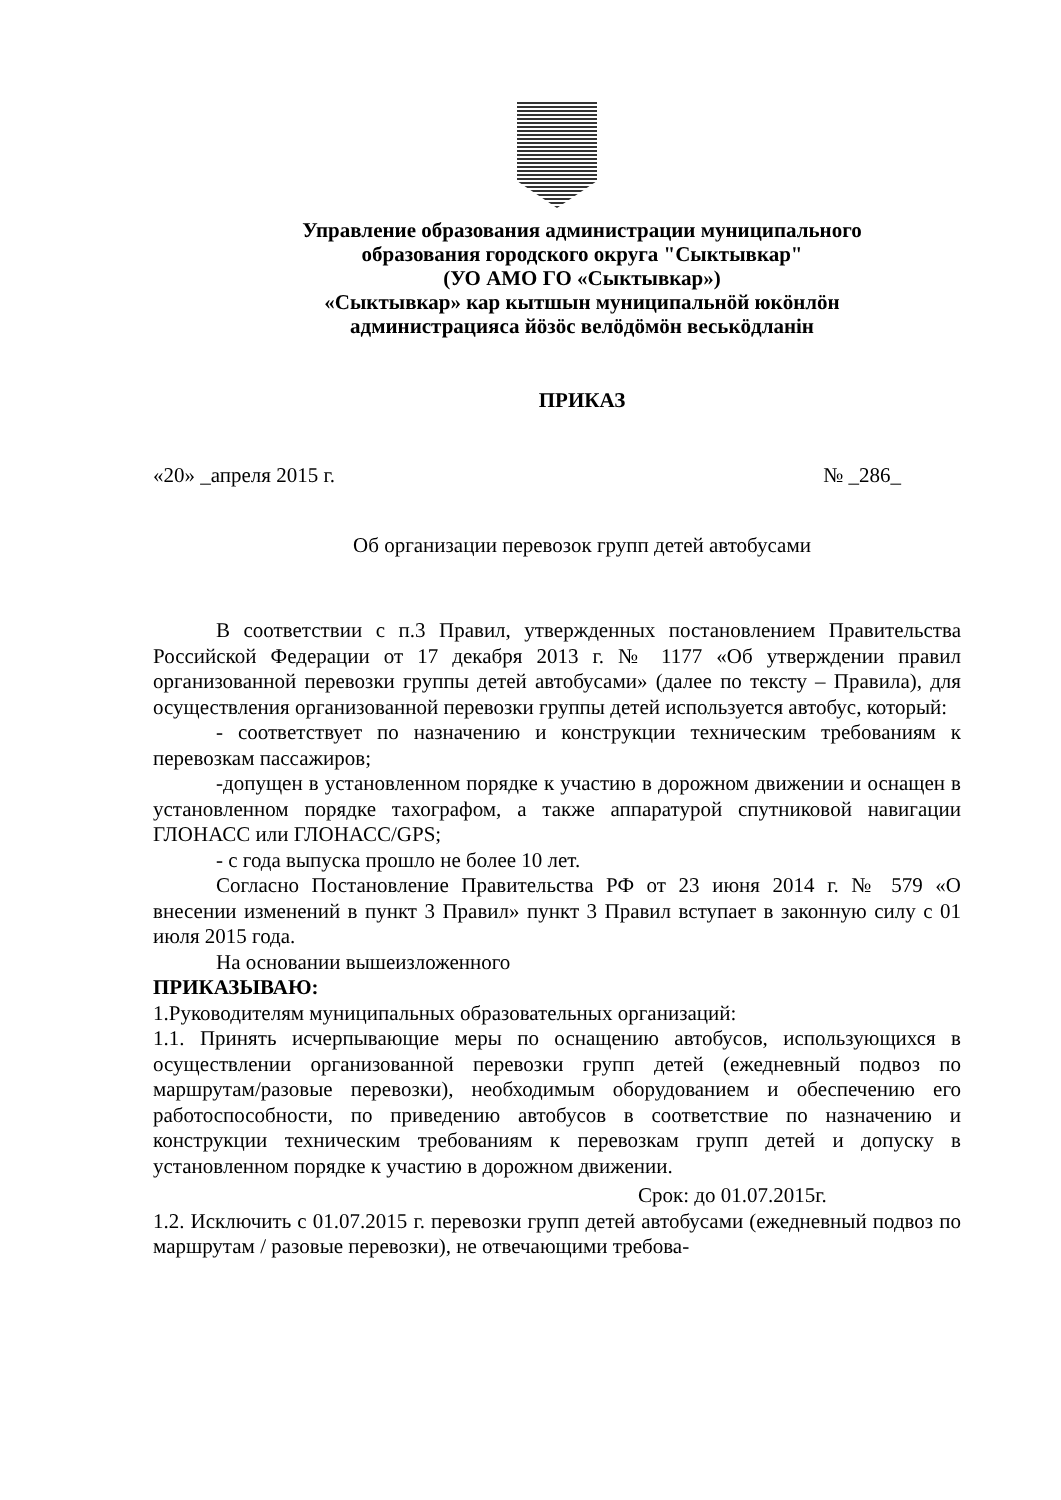Управление образования администрации муниципального
образования городского округа "Сыктывкар"
(УО АМО ГО «Сыктывкар»)
«Сыктывкар» кар кытшын муниципальнӧй юкӧнлӧн
администрацияса йӧзӧс велӧдӧмӧн веськӧдланiн
ПРИКАЗ
«20» _апреля 2015 г. № _286_
Об организации перевозок групп детей автобусами
В соответствии с п.3 Правил, утвержденных постановлением Правительства Российской Федерации от 17 декабря 2013 г. № 1177 «Об утверждении правил организованной перевозки группы детей автобусами» (далее по тексту – Правила), для осуществления организованной перевозки группы детей используется автобус, который:
- соответствует по назначению и конструкции техническим требованиям к перевозкам пассажиров;
-допущен в установленном порядке к участию в дорожном движении и оснащен в установленном порядке тахографом, а также аппаратурой спутниковой навигации ГЛОНАСС или ГЛОНАСС/GPS;
- с года выпуска прошло не более 10 лет.
Согласно Постановление Правительства РФ от 23 июня 2014 г. № 579 «О внесении изменений в пункт 3 Правил» пункт 3 Правил вступает в законную силу с 01 июля 2015 года.
На основании вышеизложенного
ПРИКАЗЫВАЮ:
1.Руководителям муниципальных образовательных организаций:
1.1. Принять исчерпывающие меры по оснащению автобусов, использующихся в осуществлении организованной перевозки групп детей (ежедневный подвоз по маршрутам/разовые перевозки), необходимым оборудованием и обеспечению его работоспособности, по приведению автобусов в соответствие по назначению и конструкции техническим требованиям к перевозкам групп детей и допуску в установленном порядке к участию в дорожном движении.
Срок: до 01.07.2015г.
1.2. Исключить с 01.07.2015 г. перевозки групп детей автобусами (ежедневный подвоз по маршрутам / разовые перевозки), не отвечающими требова-